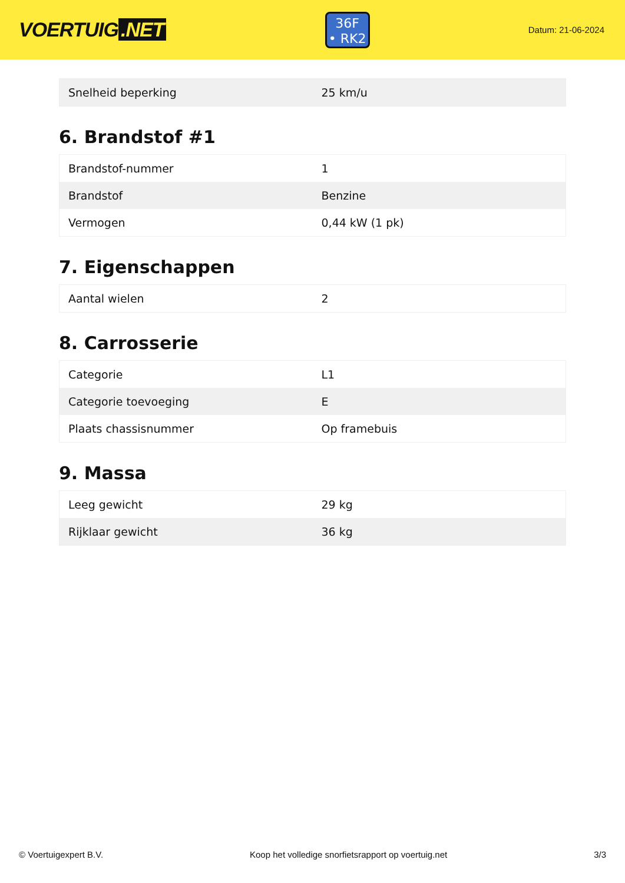VOERTUIG.NET
36F
• RK2
Datum: 21-06-2024
| Snelheid beperking | 25 km/u |
6. Brandstof #1
| Brandstof-nummer | 1 |
| Brandstof | Benzine |
| Vermogen | 0,44 kW (1 pk) |
7. Eigenschappen
| Aantal wielen | 2 |
8. Carrosserie
| Categorie | L1 |
| Categorie toevoeging | E |
| Plaats chassisnummer | Op framebuis |
9. Massa
| Leeg gewicht | 29 kg |
| Rijklaar gewicht | 36 kg |
© Voertuigexpert B.V. Koop het volledige snorfietsrapport op voertuig.net 3/3